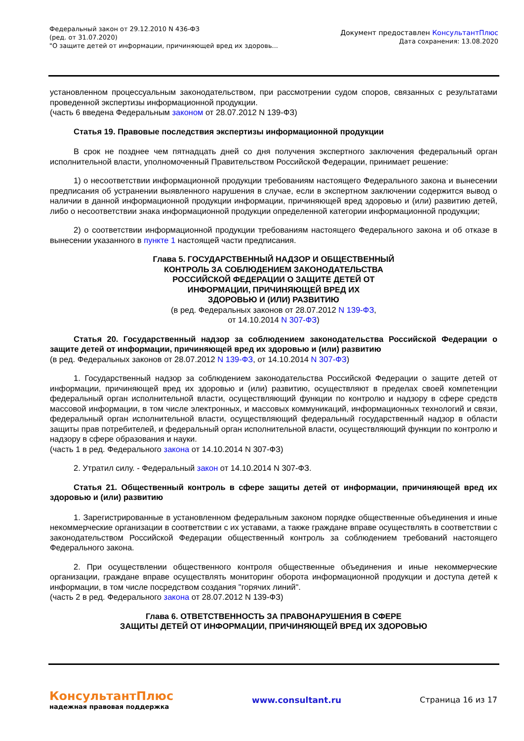Федеральный закон от 29.12.2010 N 436-ФЗ
(ред. от 31.07.2020)
"О защите детей от информации, причиняющей вред их здоровь...
Документ предоставлен КонсультантПлюс
Дата сохранения: 13.08.2020
установленном процессуальным законодательством, при рассмотрении судом споров, связанных с результатами проведенной экспертизы информационной продукции.
(часть 6 введена Федеральным законом от 28.07.2012 N 139-ФЗ)
Статья 19. Правовые последствия экспертизы информационной продукции
В срок не позднее чем пятнадцать дней со дня получения экспертного заключения федеральный орган исполнительной власти, уполномоченный Правительством Российской Федерации, принимает решение:
1) о несоответствии информационной продукции требованиям настоящего Федерального закона и вынесении предписания об устранении выявленного нарушения в случае, если в экспертном заключении содержится вывод о наличии в данной информационной продукции информации, причиняющей вред здоровью и (или) развитию детей, либо о несоответствии знака информационной продукции определенной категории информационной продукции;
2) о соответствии информационной продукции требованиям настоящего Федерального закона и об отказе в вынесении указанного в пункте 1 настоящей части предписания.
Глава 5. ГОСУДАРСТВЕННЫЙ НАДЗОР И ОБЩЕСТВЕННЫЙ
КОНТРОЛЬ ЗА СОБЛЮДЕНИЕМ ЗАКОНОДАТЕЛЬСТВА
РОССИЙСКОЙ ФЕДЕРАЦИИ О ЗАЩИТЕ ДЕТЕЙ ОТ
ИНФОРМАЦИИ, ПРИЧИНЯЮЩЕЙ ВРЕД ИХ
ЗДОРОВЬЮ И (ИЛИ) РАЗВИТИЮ
(в ред. Федеральных законов от 28.07.2012 N 139-ФЗ,
от 14.10.2014 N 307-ФЗ)
Статья 20. Государственный надзор за соблюдением законодательства Российской Федерации о защите детей от информации, причиняющей вред их здоровью и (или) развитию
(в ред. Федеральных законов от 28.07.2012 N 139-ФЗ, от 14.10.2014 N 307-ФЗ)
1. Государственный надзор за соблюдением законодательства Российской Федерации о защите детей от информации, причиняющей вред их здоровью и (или) развитию, осуществляют в пределах своей компетенции федеральный орган исполнительной власти, осуществляющий функции по контролю и надзору в сфере средств массовой информации, в том числе электронных, и массовых коммуникаций, информационных технологий и связи, федеральный орган исполнительной власти, осуществляющий федеральный государственный надзор в области защиты прав потребителей, и федеральный орган исполнительной власти, осуществляющий функции по контролю и надзору в сфере образования и науки.
(часть 1 в ред. Федерального закона от 14.10.2014 N 307-ФЗ)
2. Утратил силу. - Федеральный закон от 14.10.2014 N 307-ФЗ.
Статья 21. Общественный контроль в сфере защиты детей от информации, причиняющей вред их здоровью и (или) развитию
1. Зарегистрированные в установленном федеральным законом порядке общественные объединения и иные некоммерческие организации в соответствии с их уставами, а также граждане вправе осуществлять в соответствии с законодательством Российской Федерации общественный контроль за соблюдением требований настоящего Федерального закона.
2. При осуществлении общественного контроля общественные объединения и иные некоммерческие организации, граждане вправе осуществлять мониторинг оборота информационной продукции и доступа детей к информации, в том числе посредством создания "горячих линий".
(часть 2 в ред. Федерального закона от 28.07.2012 N 139-ФЗ)
Глава 6. ОТВЕТСТВЕННОСТЬ ЗА ПРАВОНАРУШЕНИЯ В СФЕРЕ
ЗАЩИТЫ ДЕТЕЙ ОТ ИНФОРМАЦИИ, ПРИЧИНЯЮЩЕЙ ВРЕД ИХ ЗДОРОВЬЮ
КонсультантПлюс
надежная правовая поддержка
www.consultant.ru Страница 16 из 17